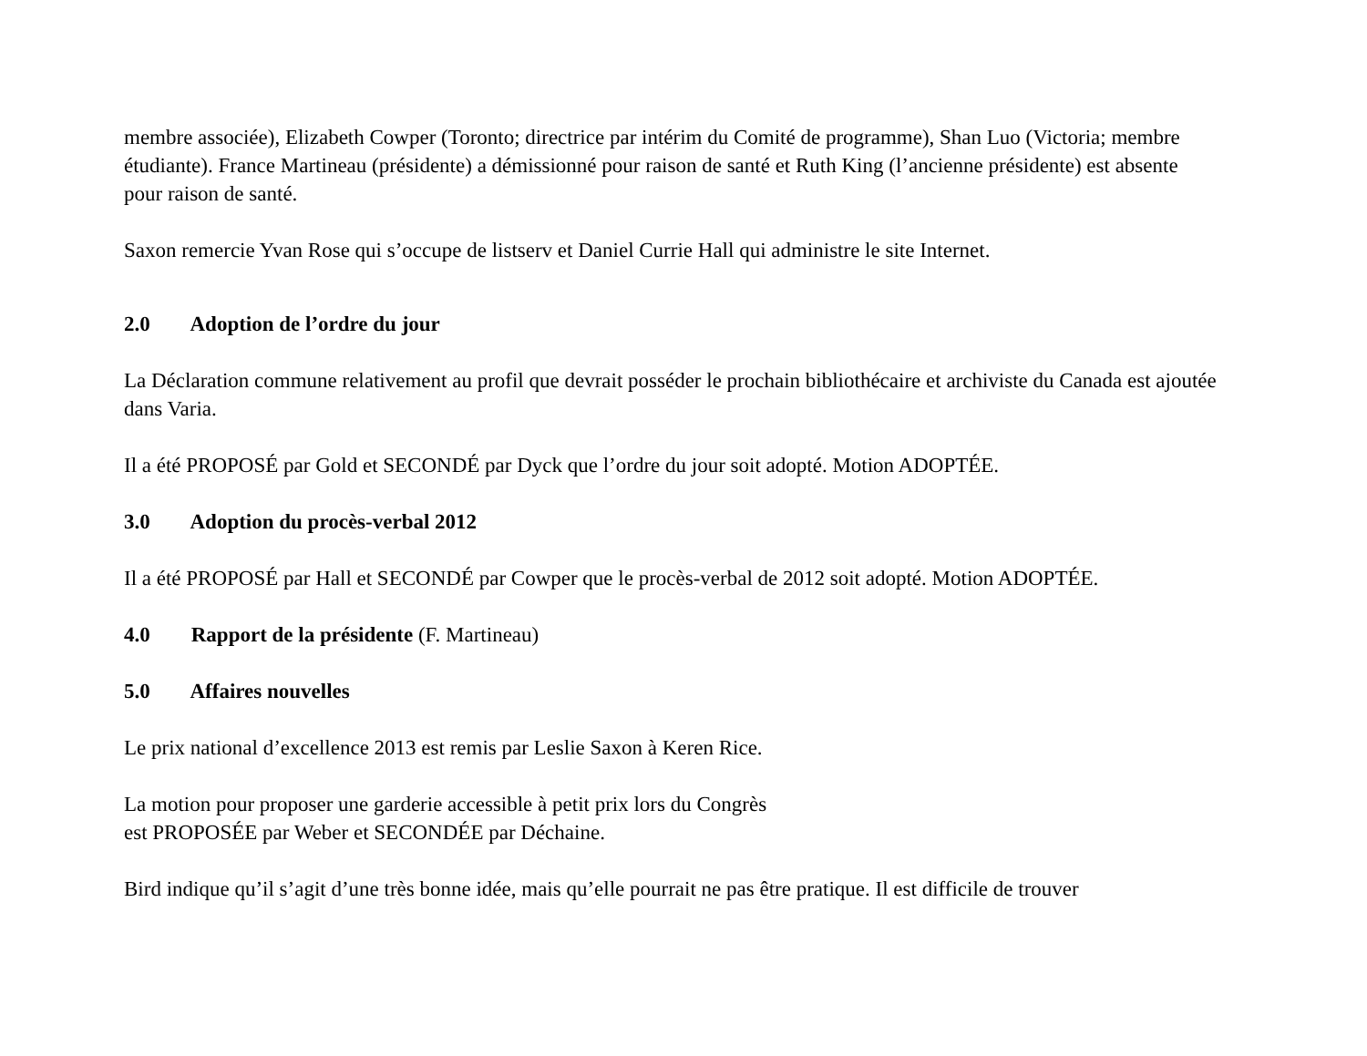membre associée), Elizabeth Cowper (Toronto; directrice par intérim du Comité de programme), Shan Luo (Victoria; membre étudiante). France Martineau (présidente) a démissionné pour raison de santé et Ruth King (l’ancienne présidente) est absente pour raison de santé.
Saxon remercie Yvan Rose qui s’occupe de listserv et Daniel Currie Hall qui administre le site Internet.
2.0 Adoption de l’ordre du jour
La Déclaration commune relativement au profil que devrait posséder le prochain bibliothécaire et archiviste du Canada est ajoutée dans Varia.
Il a été PROPOSÉ par Gold et SECONDÉ par Dyck que l’ordre du jour soit adopté. Motion ADOPTÉE.
3.0 Adoption du procès-verbal 2012
Il a été PROPOSÉ par Hall et SECONDÉ par Cowper que le procès-verbal de 2012 soit adopté. Motion ADOPTÉE.
4.0 Rapport de la présidente (F. Martineau)
5.0 Affaires nouvelles
Le prix national d’excellence 2013 est remis par Leslie Saxon à Keren Rice.
La motion pour proposer une garderie accessible à petit prix lors du Congrès
est PROPOSÉE par Weber et SECONDÉE par Déchaine.
Bird indique qu’il s’agit d’une très bonne idée, mais qu’elle pourrait ne pas être pratique. Il est difficile de trouver